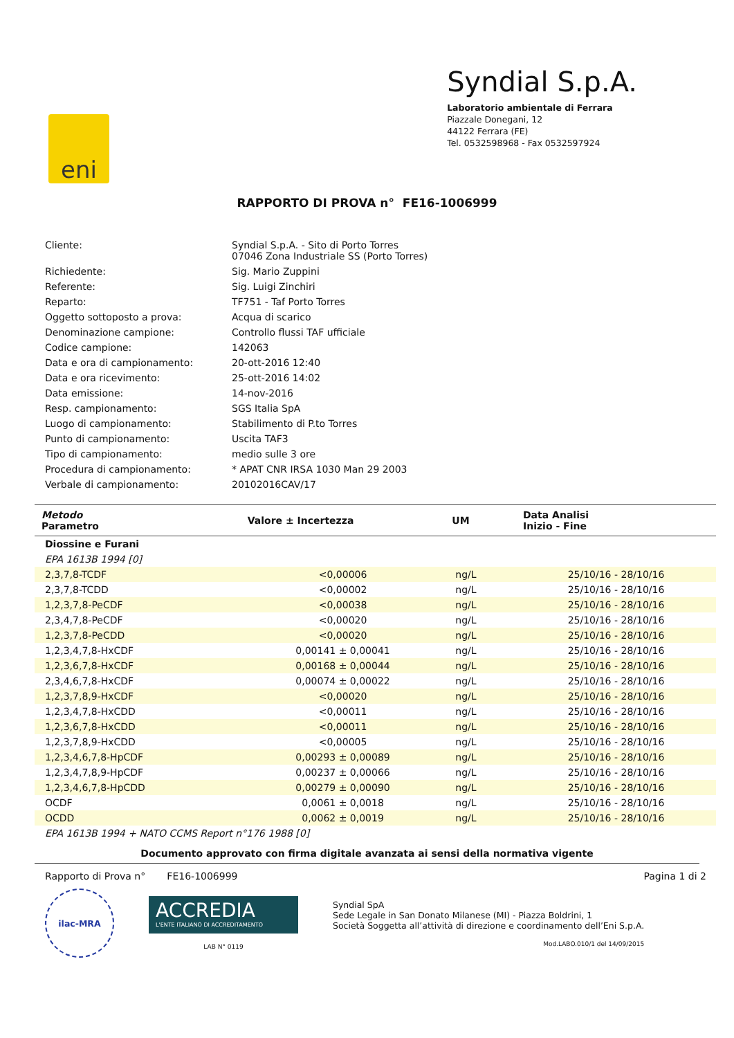eni
Syndial S.p.A.
Laboratorio ambientale di Ferrara
Piazzale Donegani, 12
44122 Ferrara (FE)
Tel. 0532598968 - Fax 0532597924
RAPPORTO DI PROVA n° FE16-1006999
| Cliente: | Syndial S.p.A. - Sito di Porto Torres 07046 Zona Industriale SS (Porto Torres) |
| Richiedente: | Sig. Mario Zuppini |
| Referente: | Sig. Luigi Zinchiri |
| Reparto: | TF751 - Taf Porto Torres |
| Oggetto sottoposto a prova: | Acqua di scarico |
| Denominazione campione: | Controllo flussi TAF ufficiale |
| Codice campione: | 142063 |
| Data e ora di campionamento: | 20-ott-2016 12:40 |
| Data e ora ricevimento: | 25-ott-2016 14:02 |
| Data emissione: | 14-nov-2016 |
| Resp. campionamento: | SGS Italia SpA |
| Luogo di campionamento: | Stabilimento di P.to Torres |
| Punto di campionamento: | Uscita TAF3 |
| Tipo di campionamento: | medio sulle 3 ore |
| Procedura di campionamento: | * APAT CNR IRSA 1030 Man 29 2003 |
| Verbale di campionamento: | 20102016CAV/17 |
| Metodo Parametro | Valore ± Incertezza | UM | Data Analisi Inizio - Fine |
| --- | --- | --- | --- |
| Diossine e Furani | | | |
| EPA 1613B 1994 [0] | | | |
| 2,3,7,8-TCDF | <0,00006 | ng/L | 25/10/16 - 28/10/16 |
| 2,3,7,8-TCDD | <0,00002 | ng/L | 25/10/16 - 28/10/16 |
| 1,2,3,7,8-PeCDF | <0,00038 | ng/L | 25/10/16 - 28/10/16 |
| 2,3,4,7,8-PeCDF | <0,00020 | ng/L | 25/10/16 - 28/10/16 |
| 1,2,3,7,8-PeCDD | <0,00020 | ng/L | 25/10/16 - 28/10/16 |
| 1,2,3,4,7,8-HxCDF | 0,00141 ± 0,00041 | ng/L | 25/10/16 - 28/10/16 |
| 1,2,3,6,7,8-HxCDF | 0,00168 ± 0,00044 | ng/L | 25/10/16 - 28/10/16 |
| 2,3,4,6,7,8-HxCDF | 0,00074 ± 0,00022 | ng/L | 25/10/16 - 28/10/16 |
| 1,2,3,7,8,9-HxCDF | <0,00020 | ng/L | 25/10/16 - 28/10/16 |
| 1,2,3,4,7,8-HxCDD | <0,00011 | ng/L | 25/10/16 - 28/10/16 |
| 1,2,3,6,7,8-HxCDD | <0,00011 | ng/L | 25/10/16 - 28/10/16 |
| 1,2,3,7,8,9-HxCDD | <0,00005 | ng/L | 25/10/16 - 28/10/16 |
| 1,2,3,4,6,7,8-HpCDF | 0,00293 ± 0,00089 | ng/L | 25/10/16 - 28/10/16 |
| 1,2,3,4,7,8,9-HpCDF | 0,00237 ± 0,00066 | ng/L | 25/10/16 - 28/10/16 |
| 1,2,3,4,6,7,8-HpCDD | 0,00279 ± 0,00090 | ng/L | 25/10/16 - 28/10/16 |
| OCDF | 0,0061 ± 0,0018 | ng/L | 25/10/16 - 28/10/16 |
| OCDD | 0,0062 ± 0,0019 | ng/L | 25/10/16 - 28/10/16 |
| EPA 1613B 1994 + NATO CCMS Report n°176 1988 [0] | | | |
Documento approvato con firma digitale avanzata ai sensi della normativa vigente
Rapporto di Prova n° FE16-1006999 Pagina 1 di 2
ilac-MRA
ACCREDIA
L'ENTE ITALIANO DI ACCREDITAMENTO
LAB N° 0119
Syndial SpA
Sede Legale in San Donato Milanese (MI) - Piazza Boldrini, 1
Società Soggetta all’attività di direzione e coordinamento dell’Eni S.p.A.
Mod.LABO.010/1 del 14/09/2015